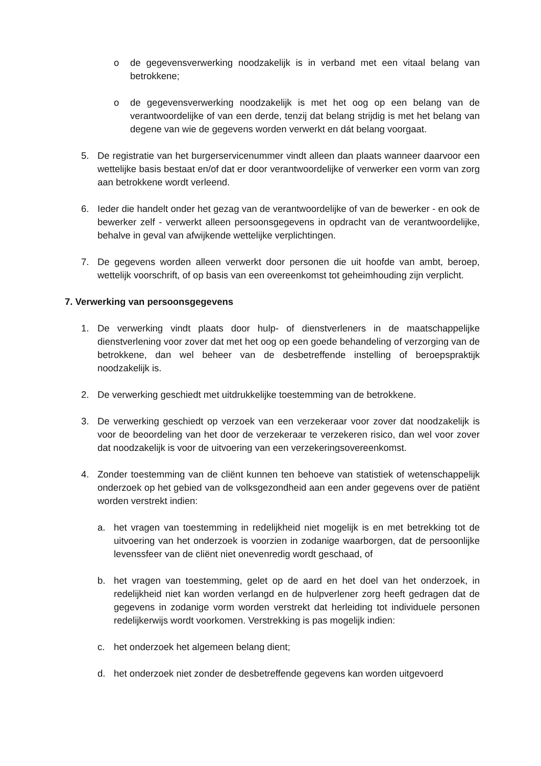o de gegevensverwerking noodzakelijk is in verband met een vitaal belang van betrokkene;
o de gegevensverwerking noodzakelijk is met het oog op een belang van de verantwoordelijke of van een derde, tenzij dat belang strijdig is met het belang van degene van wie de gegevens worden verwerkt en dát belang voorgaat.
5. De registratie van het burgerservicenummer vindt alleen dan plaats wanneer daarvoor een wettelijke basis bestaat en/of dat er door verantwoordelijke of verwerker een vorm van zorg aan betrokkene wordt verleend.
6. Ieder die handelt onder het gezag van de verantwoordelijke of van de bewerker - en ook de bewerker zelf - verwerkt alleen persoonsgegevens in opdracht van de verantwoordelijke, behalve in geval van afwijkende wettelijke verplichtingen.
7. De gegevens worden alleen verwerkt door personen die uit hoofde van ambt, beroep, wettelijk voorschrift, of op basis van een overeenkomst tot geheimhouding zijn verplicht.
7. Verwerking van persoonsgegevens
1. De verwerking vindt plaats door hulp- of dienstverleners in de maatschappelijke dienstverlening voor zover dat met het oog op een goede behandeling of verzorging van de betrokkene, dan wel beheer van de desbetreffende instelling of beroepspraktijk noodzakelijk is.
2. De verwerking geschiedt met uitdrukkelijke toestemming van de betrokkene.
3. De verwerking geschiedt op verzoek van een verzekeraar voor zover dat noodzakelijk is voor de beoordeling van het door de verzekeraar te verzekeren risico, dan wel voor zover dat noodzakelijk is voor de uitvoering van een verzekeringsovereenkomst.
4. Zonder toestemming van de cliënt kunnen ten behoeve van statistiek of wetenschappelijk onderzoek op het gebied van de volksgezondheid aan een ander gegevens over de patiënt worden verstrekt indien:
a. het vragen van toestemming in redelijkheid niet mogelijk is en met betrekking tot de uitvoering van het onderzoek is voorzien in zodanige waarborgen, dat de persoonlijke levenssfeer van de cliënt niet onevenredig wordt geschaad, of
b. het vragen van toestemming, gelet op de aard en het doel van het onderzoek, in redelijkheid niet kan worden verlangd en de hulpverlener zorg heeft gedragen dat de gegevens in zodanige vorm worden verstrekt dat herleiding tot individuele personen redelijkerwijs wordt voorkomen. Verstrekking is pas mogelijk indien:
c. het onderzoek het algemeen belang dient;
d. het onderzoek niet zonder de desbetreffende gegevens kan worden uitgevoerd